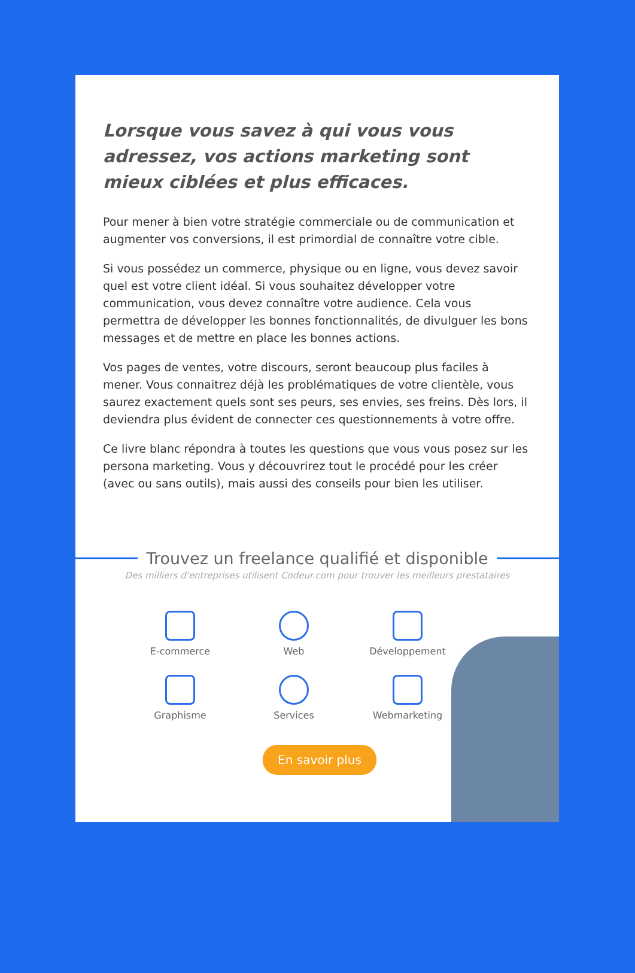Lorsque vous savez à qui vous vous adressez, vos actions marketing sont mieux ciblées et plus efficaces.
Pour mener à bien votre stratégie commerciale ou de communication et augmenter vos conversions, il est primordial de connaître votre cible.
Si vous possédez un commerce, physique ou en ligne, vous devez savoir quel est votre client idéal. Si vous souhaitez développer votre communication, vous devez connaître votre audience. Cela vous permettra de développer les bonnes fonctionnalités, de divulguer les bons messages et de mettre en place les bonnes actions.
Vos pages de ventes, votre discours, seront beaucoup plus faciles à mener. Vous connaitrez déjà les problématiques de votre clientèle, vous saurez exactement quels sont ses peurs, ses envies, ses freins. Dès lors, il deviendra plus évident de connecter ces questionnements à votre offre.
Ce livre blanc répondra à toutes les questions que vous vous posez sur les persona marketing. Vous y découvrirez tout le procédé pour les créer (avec ou sans outils), mais aussi des conseils pour bien les utiliser.
Trouvez un freelance qualifié et disponible
Des milliers d'entreprises utilisent Codeur.com pour trouver les meilleurs prestataires
E-commerce
Web
Développement
Graphisme
Services
Webmarketing
En savoir plus